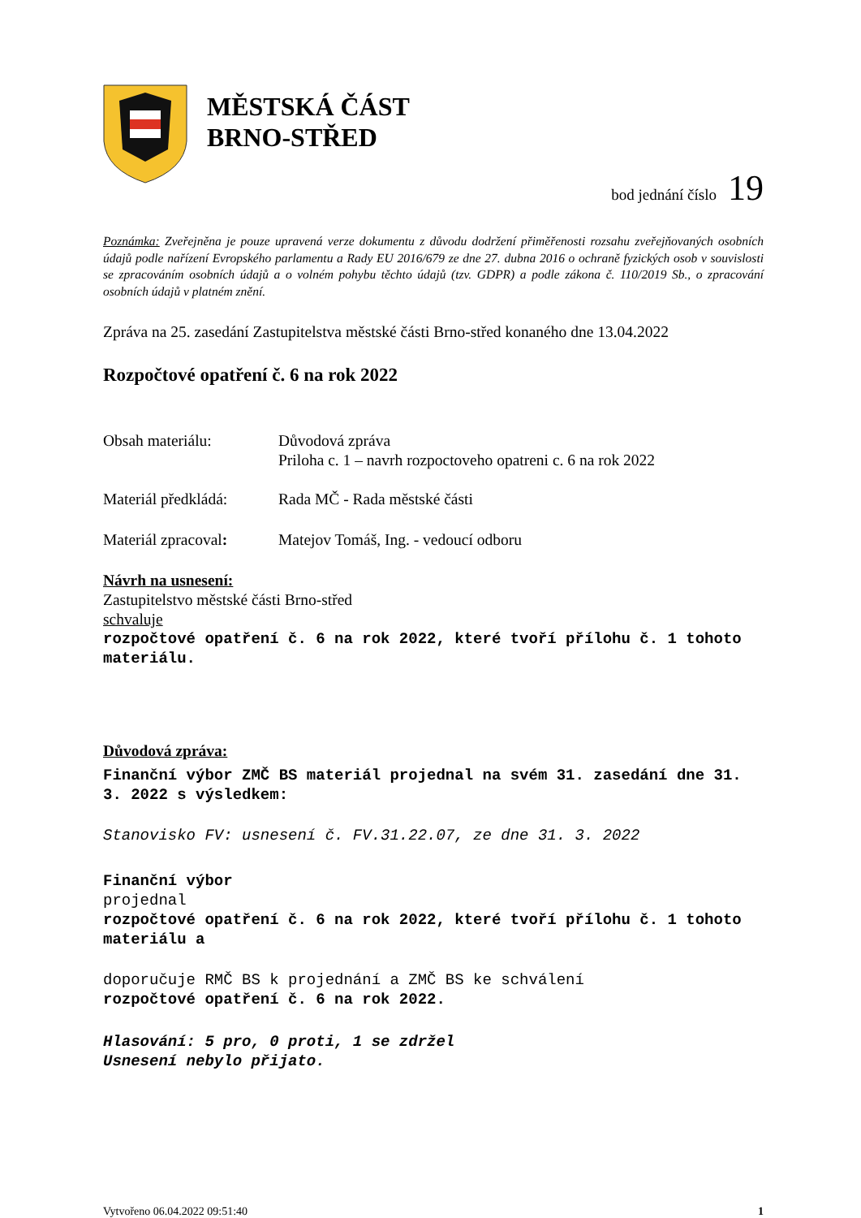MĚSTSKÁ ČÁST
BRNO-STŘED
bod jednání číslo 19
Poznámka: Zveřejněna je pouze upravená verze dokumentu z důvodu dodržení přiměřenosti rozsahu zveřejňovaných osobních údajů podle nařízení Evropského parlamentu a Rady EU 2016/679 ze dne 27. dubna 2016 o ochraně fyzických osob v souvislosti se zpracováním osobních údajů a o volném pohybu těchto údajů (tzv. GDPR) a podle zákona č. 110/2019 Sb., o zpracování osobních údajů v platném znění.
Zpráva na 25. zasedání Zastupitelstva městské části Brno-střed konaného dne 13.04.2022
Rozpočtové opatření č. 6 na rok 2022
Obsah materiálu: Důvodová zpráva
Priloha c. 1 – navrh rozpoctoveho opatreni c. 6 na rok 2022
Materiál předkládá:
Rada MČ - Rada městské části
Materiál zpracoval:
Matejov Tomáš, Ing. - vedoucí odboru
Návrh na usnesení:
Zastupitelstvo městské části Brno-střed
schvaluje
rozpočtové opatření č. 6 na rok 2022, které tvoří přílohu č. 1 tohoto materiálu.
Důvodová zpráva:
Finanční výbor ZMČ BS materiál projednal na svém 31. zasedání dne 31. 3. 2022 s výsledkem:
Stanovisko FV: usnesení č. FV.31.22.07, ze dne 31. 3. 2022
Finanční výbor
projednal
rozpočtové opatření č. 6 na rok 2022, které tvoří přílohu č. 1 tohoto materiálu a
doporučuje RMČ BS k projednání a ZMČ BS ke schválení
rozpočtové opatření č. 6 na rok 2022.
Hlasování: 5 pro, 0 proti, 1 se zdržel
Usnesení nebylo přijato.
Vytvořeno 06.04.2022 09:51:40 1